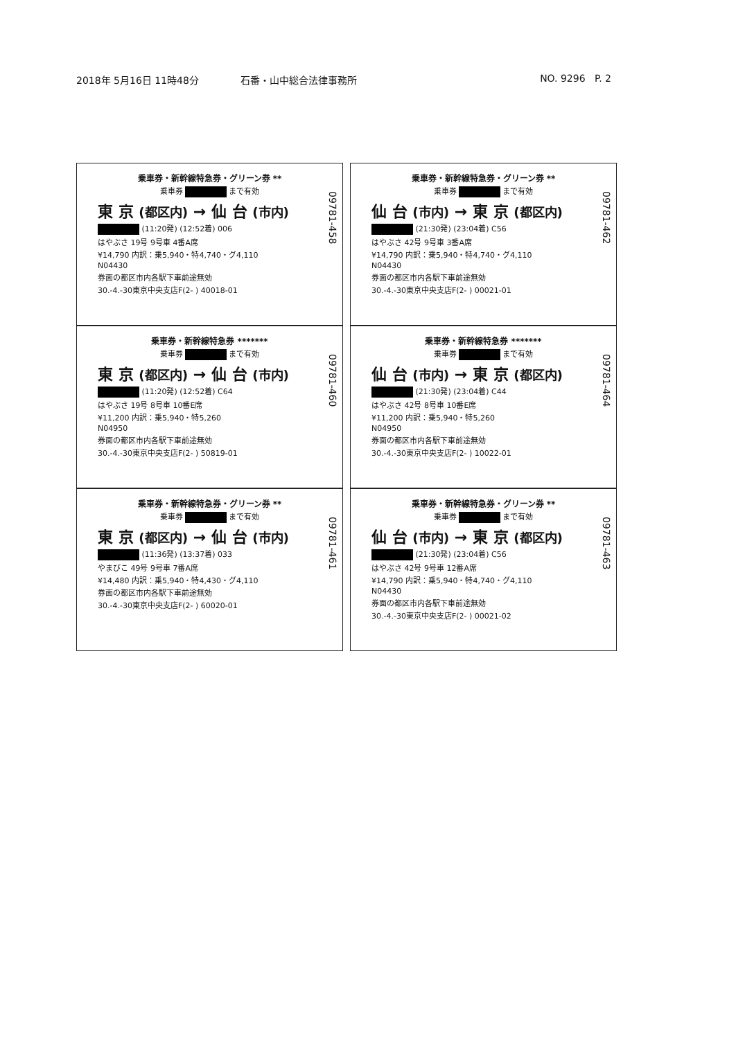2018年 5月16日 11時48分 石番・山中総合法律事務所 NO. 9296 P. 2
乗車券・新幹線特急券・グリーン券 **
乗車券 まで有効
東 京 (都区内) → 仙 台 (市内)
(11:20発) (12:52着) 006
はやぶさ 19号 9号車 4番A席
¥14,790 内訳：乗5,940・特4,740・グ4,110
N04430
券面の都区市内各駅下車前途無効
30.-4.-30東京中央支店F(2- ) 40018-01
09781-458
乗車券・新幹線特急券・グリーン券 **
乗車券 まで有効
仙 台 (市内) → 東 京 (都区内)
(21:30発) (23:04着) C56
はやぶさ 42号 9号車 3番A席
¥14,790 内訳：乗5,940・特4,740・グ4,110
N04430
券面の都区市内各駅下車前途無効
30.-4.-30東京中央支店F(2- ) 00021-01
09781-462
乗車券・新幹線特急券 *******
乗車券 まで有効
東 京 (都区内) → 仙 台 (市内)
(11:20発) (12:52着) C64
はやぶさ 19号 8号車 10番E席
¥11,200 内訳：乗5,940・特5,260
N04950
券面の都区市内各駅下車前途無効
30.-4.-30東京中央支店F(2- ) 50819-01
09781-460
乗車券・新幹線特急券 *******
乗車券 まで有効
仙 台 (市内) → 東 京 (都区内)
(21:30発) (23:04着) C44
はやぶさ 42号 8号車 10番E席
¥11,200 内訳：乗5,940・特5,260
N04950
券面の都区市内各駅下車前途無効
30.-4.-30東京中央支店F(2- ) 10022-01
09781-464
乗車券・新幹線特急券・グリーン券 **
乗車券 まで有効
東 京 (都区内) → 仙 台 (市内)
(11:36発) (13:37着) 033
やまびこ 49号 9号車 7番A席
¥14,480 内訳：乗5,940・特4,430・グ4,110
券面の都区市内各駅下車前途無効
30.-4.-30東京中央支店F(2- ) 60020-01
09781-461
乗車券・新幹線特急券・グリーン券 **
乗車券 まで有効
仙 台 (市内) → 東 京 (都区内)
(21:30発) (23:04着) C56
はやぶさ 42号 9号車 12番A席
¥14,790 内訳：乗5,940・特4,740・グ4,110
N04430
券面の都区市内各駅下車前途無効
30.-4.-30東京中央支店F(2- ) 00021-02
09781-463